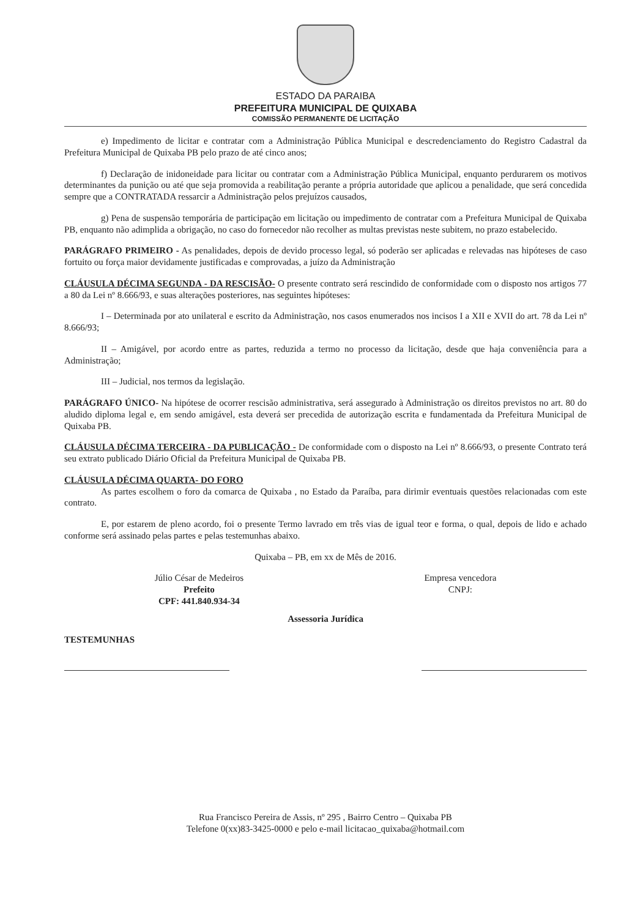ESTADO DA PARAIBA
PREFEITURA MUNICIPAL DE QUIXABA
COMISSÃO PERMANENTE DE LICITAÇÃO
e) Impedimento de licitar e contratar com a Administração Pública Municipal e descredenciamento do Registro Cadastral da Prefeitura Municipal de Quixaba PB pelo prazo de até cinco anos;
f) Declaração de inidoneidade para licitar ou contratar com a Administração Pública Municipal, enquanto perdurarem os motivos determinantes da punição ou até que seja promovida a reabilitação perante a própria autoridade que aplicou a penalidade, que será concedida sempre que a CONTRATADA ressarcir a Administração pelos prejuízos causados,
g) Pena de suspensão temporária de participação em licitação ou impedimento de contratar com a Prefeitura Municipal de Quixaba PB, enquanto não adimplida a obrigação, no caso do fornecedor não recolher as multas previstas neste subitem, no prazo estabelecido.
PARÁGRAFO PRIMEIRO - As penalidades, depois de devido processo legal, só poderão ser aplicadas e relevadas nas hipóteses de caso fortuito ou força maior devidamente justificadas e comprovadas, a juízo da Administração
CLÁUSULA DÉCIMA SEGUNDA - DA RESCISÃO- O presente contrato será rescindido de conformidade com o disposto nos artigos 77 a 80 da Lei nº 8.666/93, e suas alterações posteriores, nas seguintes hipóteses:
I – Determinada por ato unilateral e escrito da Administração, nos casos enumerados nos incisos I a XII e XVII do art. 78 da Lei nº 8.666/93;
II – Amigável, por acordo entre as partes, reduzida a termo no processo da licitação, desde que haja conveniência para a Administração;
III – Judicial, nos termos da legislação.
PARÁGRAFO ÚNICO- Na hipótese de ocorrer rescisão administrativa, será assegurado à Administração os direitos previstos no art. 80 do aludido diploma legal e, em sendo amigável, esta deverá ser precedida de autorização escrita e fundamentada da Prefeitura Municipal de Quixaba PB.
CLÁUSULA DÉCIMA TERCEIRA - DA PUBLICAÇÃO - De conformidade com o disposto na Lei nº 8.666/93, o presente Contrato terá seu extrato publicado Diário Oficial da Prefeitura Municipal de Quixaba PB.
CLÁUSULA DÉCIMA QUARTA- DO FORO
As partes escolhem o foro da comarca de Quixaba , no Estado da Paraíba, para dirimir eventuais questões relacionadas com este contrato.
E, por estarem de pleno acordo, foi o presente Termo lavrado em três vias de igual teor e forma, o qual, depois de lido e achado conforme será assinado pelas partes e pelas testemunhas abaixo.
Quixaba – PB, em xx de Mês de 2016.
Júlio César de Medeiros
Prefeito
CPF: 441.840.934-34
Empresa vencedora
CNPJ:
Assessoria Jurídica
TESTEMUNHAS
Rua Francisco Pereira de Assis, nº 295 , Bairro Centro – Quixaba PB
Telefone 0(xx)83-3425-0000 e pelo e-mail licitacao_quixaba@hotmail.com